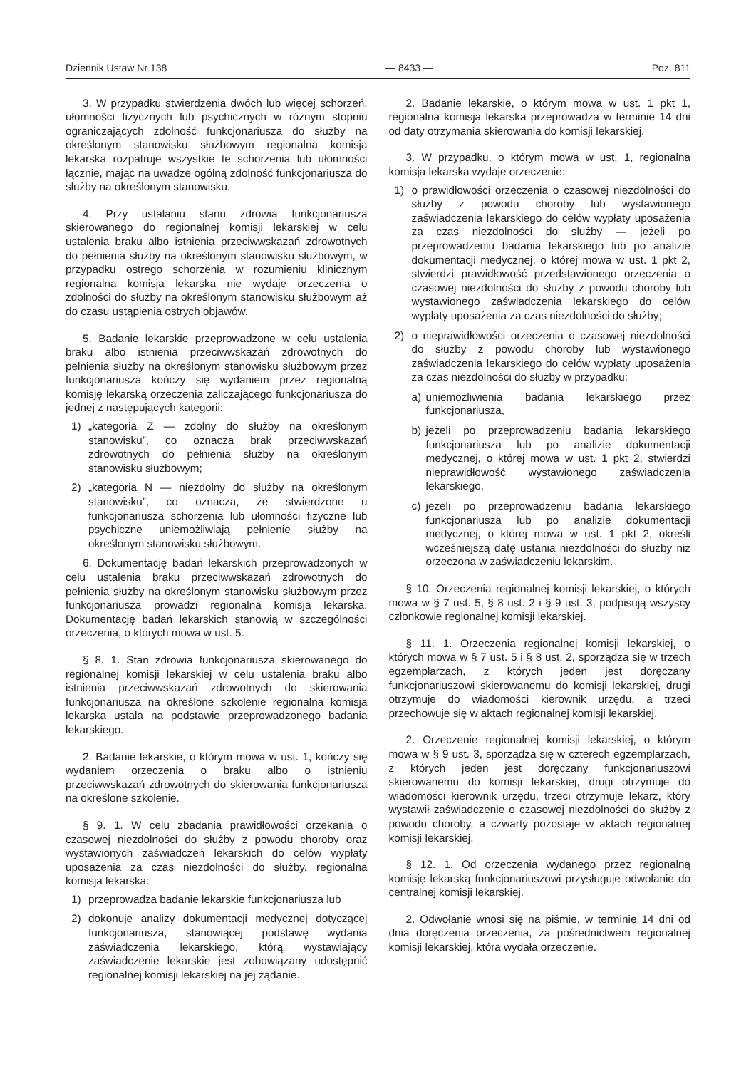Dziennik Ustaw Nr 138 — 8433 — Poz. 811
3. W przypadku stwierdzenia dwóch lub więcej schorzeń, ułomności fizycznych lub psychicznych w różnym stopniu ograniczających zdolność funkcjonariusza do służby na określonym stanowisku służbowym regionalna komisja lekarska rozpatruje wszystkie te schorzenia lub ułomności łącznie, mając na uwadze ogólną zdolność funkcjonariusza do służby na określonym stanowisku.
4. Przy ustalaniu stanu zdrowia funkcjonariusza skierowanego do regionalnej komisji lekarskiej w celu ustalenia braku albo istnienia przeciwwskazań zdrowotnych do pełnienia służby na określonym stanowisku służbowym, w przypadku ostrego schorzenia w rozumieniu klinicznym regionalna komisja lekarska nie wydaje orzeczenia o zdolności do służby na określonym stanowisku służbowym aż do czasu ustąpienia ostrych objawów.
5. Badanie lekarskie przeprowadzone w celu ustalenia braku albo istnienia przeciwwskazań zdrowotnych do pełnienia służby na określonym stanowisku służbowym przez funkcjonariusza kończy się wydaniem przez regionalną komisję lekarską orzeczenia zaliczającego funkcjonariusza do jednej z następujących kategorii:
1) „kategoria Z — zdolny do służby na określonym stanowisku”, co oznacza brak przeciwwskazań zdrowotnych do pełnienia służby na określonym stanowisku służbowym;
2) „kategoria N — niezdolny do służby na określonym stanowisku”, co oznacza, że stwierdzone u funkcjonariusza schorzenia lub ułomności fizyczne lub psychiczne uniemożliwiają pełnienie służby na określonym stanowisku służbowym.
6. Dokumentację badań lekarskich przeprowadzonych w celu ustalenia braku przeciwwskazań zdrowotnych do pełnienia służby na określonym stanowisku służbowym przez funkcjonariusza prowadzi regionalna komisja lekarska. Dokumentację badań lekarskich stanowią w szczególności orzeczenia, o których mowa w ust. 5.
§ 8. 1. Stan zdrowia funkcjonariusza skierowanego do regionalnej komisji lekarskiej w celu ustalenia braku albo istnienia przeciwwskazań zdrowotnych do skierowania funkcjonariusza na określone szkolenie regionalna komisja lekarska ustala na podstawie przeprowadzonego badania lekarskiego.
2. Badanie lekarskie, o którym mowa w ust. 1, kończy się wydaniem orzeczenia o braku albo o istnieniu przeciwwskazań zdrowotnych do skierowania funkcjonariusza na określone szkolenie.
§ 9. 1. W celu zbadania prawidłowości orzekania o czasowej niezdolności do służby z powodu choroby oraz wystawionych zaświadczeń lekarskich do celów wypłaty uposażenia za czas niezdolności do służby, regionalna komisja lekarska:
1) przeprowadza badanie lekarskie funkcjonariusza lub
2) dokonuje analizy dokumentacji medycznej dotyczącej funkcjonariusza, stanowiącej podstawę wydania zaświadczenia lekarskiego, którą wystawiający zaświadczenie lekarskie jest zobowiązany udostępnić regionalnej komisji lekarskiej na jej żądanie.
2. Badanie lekarskie, o którym mowa w ust. 1 pkt 1, regionalna komisja lekarska przeprowadza w terminie 14 dni od daty otrzymania skierowania do komisji lekarskiej.
3. W przypadku, o którym mowa w ust. 1, regionalna komisja lekarska wydaje orzeczenie:
1) o prawidłowości orzeczenia o czasowej niezdolności do służby z powodu choroby lub wystawionego zaświadczenia lekarskiego do celów wypłaty uposażenia za czas niezdolności do służby — jeżeli po przeprowadzeniu badania lekarskiego lub po analizie dokumentacji medycznej, o której mowa w ust. 1 pkt 2, stwierdzi prawidłowość przedstawionego orzeczenia o czasowej niezdolności do służby z powodu choroby lub wystawionego zaświadczenia lekarskiego do celów wypłaty uposażenia za czas niezdolności do służby;
2) o nieprawidłowości orzeczenia o czasowej niezdolności do służby z powodu choroby lub wystawionego zaświadczenia lekarskiego do celów wypłaty uposażenia za czas niezdolności do służby w przypadku:
a) uniemożliwienia badania lekarskiego przez funkcjonariusza,
b) jeżeli po przeprowadzeniu badania lekarskiego funkcjonariusza lub po analizie dokumentacji medycznej, o której mowa w ust. 1 pkt 2, stwierdzi nieprawidłowość wystawionego zaświadczenia lekarskiego,
c) jeżeli po przeprowadzeniu badania lekarskiego funkcjonariusza lub po analizie dokumentacji medycznej, o której mowa w ust. 1 pkt 2, określi wcześniejszą datę ustania niezdolności do służby niż orzeczona w zaświadczeniu lekarskim.
§ 10. Orzeczenia regionalnej komisji lekarskiej, o których mowa w § 7 ust. 5, § 8 ust. 2 i § 9 ust. 3, podpisują wszyscy członkowie regionalnej komisji lekarskiej.
§ 11. 1. Orzeczenia regionalnej komisji lekarskiej, o których mowa w § 7 ust. 5 i § 8 ust. 2, sporządza się w trzech egzemplarzach, z których jeden jest doręczany funkcjonariuszowi skierowanemu do komisji lekarskiej, drugi otrzymuje do wiadomości kierownik urzędu, a trzeci przechowuje się w aktach regionalnej komisji lekarskiej.
2. Orzeczenie regionalnej komisji lekarskiej, o którym mowa w § 9 ust. 3, sporządza się w czterech egzemplarzach, z których jeden jest doręczany funkcjonariuszowi skierowanemu do komisji lekarskiej, drugi otrzymuje do wiadomości kierownik urzędu, trzeci otrzymuje lekarz, który wystawił zaświadczenie o czasowej niezdolności do służby z powodu choroby, a czwarty pozostaje w aktach regionalnej komisji lekarskiej.
§ 12. 1. Od orzeczenia wydanego przez regionalną komisję lekarską funkcjonariuszowi przysługuje odwołanie do centralnej komisji lekarskiej.
2. Odwołanie wnosi się na piśmie, w terminie 14 dni od dnia doręczenia orzeczenia, za pośrednictwem regionalnej komisji lekarskiej, która wydała orzeczenie.